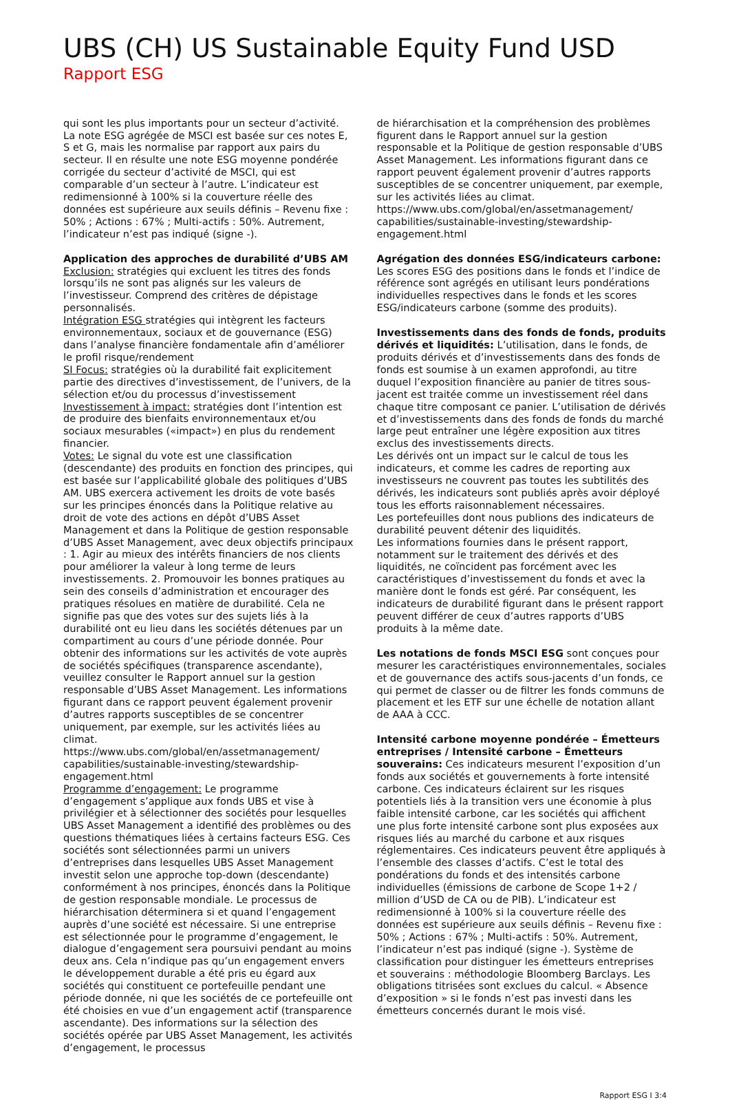UBS (CH) US Sustainable Equity Fund USD
Rapport ESG
qui sont les plus importants pour un secteur d’activité. La note ESG agrégée de MSCI est basée sur ces notes E, S et G, mais les normalise par rapport aux pairs du secteur. Il en résulte une note ESG moyenne pondérée corrigée du secteur d’activité de MSCI, qui est comparable d’un secteur à l’autre. L’indicateur est redimensionné à 100% si la couverture réelle des données est supérieure aux seuils définis – Revenu fixe : 50% ; Actions : 67% ; Multi-actifs : 50%. Autrement, l’indicateur n’est pas indiqué (signe -).
Application des approches de durabilité d’UBS AM
Exclusion: stratégies qui excluent les titres des fonds lorsqu’ils ne sont pas alignés sur les valeurs de l’investisseur. Comprend des critères de dépistage personnalisés.
Intégration ESG stratégies qui intègrent les facteurs environnementaux, sociaux et de gouvernance (ESG) dans l’analyse financière fondamentale afin d’améliorer le profil risque/rendement
SI Focus: stratégies où la durabilité fait explicitement partie des directives d’investissement, de l’univers, de la sélection et/ou du processus d’investissement
Investissement à impact: stratégies dont l’intention est de produire des bienfaits environnementaux et/ou sociaux mesurables («impact») en plus du rendement financier.
Votes: Le signal du vote est une classification (descendante) des produits en fonction des principes, qui est basée sur l’applicabilité globale des politiques d’UBS AM. UBS exercera activement les droits de vote basés sur les principes énoncés dans la Politique relative au droit de vote des actions en dépôt d’UBS Asset Management et dans la Politique de gestion responsable d’UBS Asset Management, avec deux objectifs principaux : 1. Agir au mieux des intérêts financiers de nos clients pour améliorer la valeur à long terme de leurs investissements. 2. Promouvoir les bonnes pratiques au sein des conseils d’administration et encourager des pratiques résolues en matière de durabilité. Cela ne signifie pas que des votes sur des sujets liés à la durabilité ont eu lieu dans les sociétés détenues par un compartiment au cours d’une période donnée. Pour obtenir des informations sur les activités de vote auprès de sociétés spécifiques (transparence ascendante), veuillez consulter le Rapport annuel sur la gestion responsable d’UBS Asset Management. Les informations figurant dans ce rapport peuvent également provenir d’autres rapports susceptibles de se concentrer uniquement, par exemple, sur les activités liées au climat. https://www.ubs.com/global/en/assetmanagement/ capabilities/sustainable-investing/stewardship-engagement.html
Programme d’engagement: Le programme d’engagement s’applique aux fonds UBS et vise à privilégier et à sélectionner des sociétés pour lesquelles UBS Asset Management a identifié des problèmes ou des questions thématiques liées à certains facteurs ESG. Ces sociétés sont sélectionnées parmi un univers d’entreprises dans lesquelles UBS Asset Management investit selon une approche top-down (descendante) conformément à nos principes, énoncés dans la Politique de gestion responsable mondiale. Le processus de hiérarchisation déterminera si et quand l’engagement auprès d’une société est nécessaire. Si une entreprise est sélectionnée pour le programme d’engagement, le dialogue d’engagement sera poursuivi pendant au moins deux ans. Cela n’indique pas qu’un engagement envers le développement durable a été pris eu égard aux sociétés qui constituent ce portefeuille pendant une période donnée, ni que les sociétés de ce portefeuille ont été choisies en vue d’un engagement actif (transparence ascendante). Des informations sur la sélection des sociétés opérée par UBS Asset Management, les activités d’engagement, le processus
de hiérarchisation et la compréhension des problèmes figurent dans le Rapport annuel sur la gestion responsable et la Politique de gestion responsable d’UBS Asset Management. Les informations figurant dans ce rapport peuvent également provenir d’autres rapports susceptibles de se concentrer uniquement, par exemple, sur les activités liées au climat. https://www.ubs.com/global/en/assetmanagement/ capabilities/sustainable-investing/stewardship-engagement.html
Agrégation des données ESG/indicateurs carbone: Les scores ESG des positions dans le fonds et l’indice de référence sont agrégés en utilisant leurs pondérations individuelles respectives dans le fonds et les scores ESG/indicateurs carbone (somme des produits).
Investissements dans des fonds de fonds, produits dérivés et liquidités: L’utilisation, dans le fonds, de produits dérivés et d’investissements dans des fonds de fonds est soumise à un examen approfondi, au titre duquel l’exposition financière au panier de titres sous-jacent est traitée comme un investissement réel dans chaque titre composant ce panier. L’utilisation de dérivés et d’investissements dans des fonds de fonds du marché large peut entraîner une légère exposition aux titres exclus des investissements directs.
Les dérivés ont un impact sur le calcul de tous les indicateurs, et comme les cadres de reporting aux investisseurs ne couvrent pas toutes les subtilités des dérivés, les indicateurs sont publiés après avoir déployé tous les efforts raisonnablement nécessaires.
Les portefeuilles dont nous publions des indicateurs de durabilité peuvent détenir des liquidités.
Les informations fournies dans le présent rapport, notamment sur le traitement des dérivés et des liquidités, ne coïncident pas forcément avec les caractéristiques d’investissement du fonds et avec la manière dont le fonds est géré. Par conséquent, les indicateurs de durabilité figurant dans le présent rapport peuvent différer de ceux d’autres rapports d’UBS produits à la même date.
Les notations de fonds MSCI ESG sont conçues pour mesurer les caractéristiques environnementales, sociales et de gouvernance des actifs sous-jacents d’un fonds, ce qui permet de classer ou de filtrer les fonds communs de placement et les ETF sur une échelle de notation allant de AAA à CCC.
Intensité carbone moyenne pondérée – Émetteurs entreprises / Intensité carbone – Émetteurs souverains: Ces indicateurs mesurent l’exposition d’un fonds aux sociétés et gouvernements à forte intensité carbone. Ces indicateurs éclairent sur les risques potentiels liés à la transition vers une économie à plus faible intensité carbone, car les sociétés qui affichent une plus forte intensité carbone sont plus exposées aux risques liés au marché du carbone et aux risques réglementaires. Ces indicateurs peuvent être appliqués à l’ensemble des classes d’actifs. C’est le total des pondérations du fonds et des intensités carbone individuelles (émissions de carbone de Scope 1+2 / million d’USD de CA ou de PIB). L’indicateur est redimensionné à 100% si la couverture réelle des données est supérieure aux seuils définis – Revenu fixe : 50% ; Actions : 67% ; Multi-actifs : 50%. Autrement, l’indicateur n’est pas indiqué (signe -). Système de classification pour distinguer les émetteurs entreprises et souverains : méthodologie Bloomberg Barclays. Les obligations titrisées sont exclues du calcul. « Absence d’exposition » si le fonds n’est pas investi dans les émetteurs concernés durant le mois visé.
Rapport ESG I 3:4